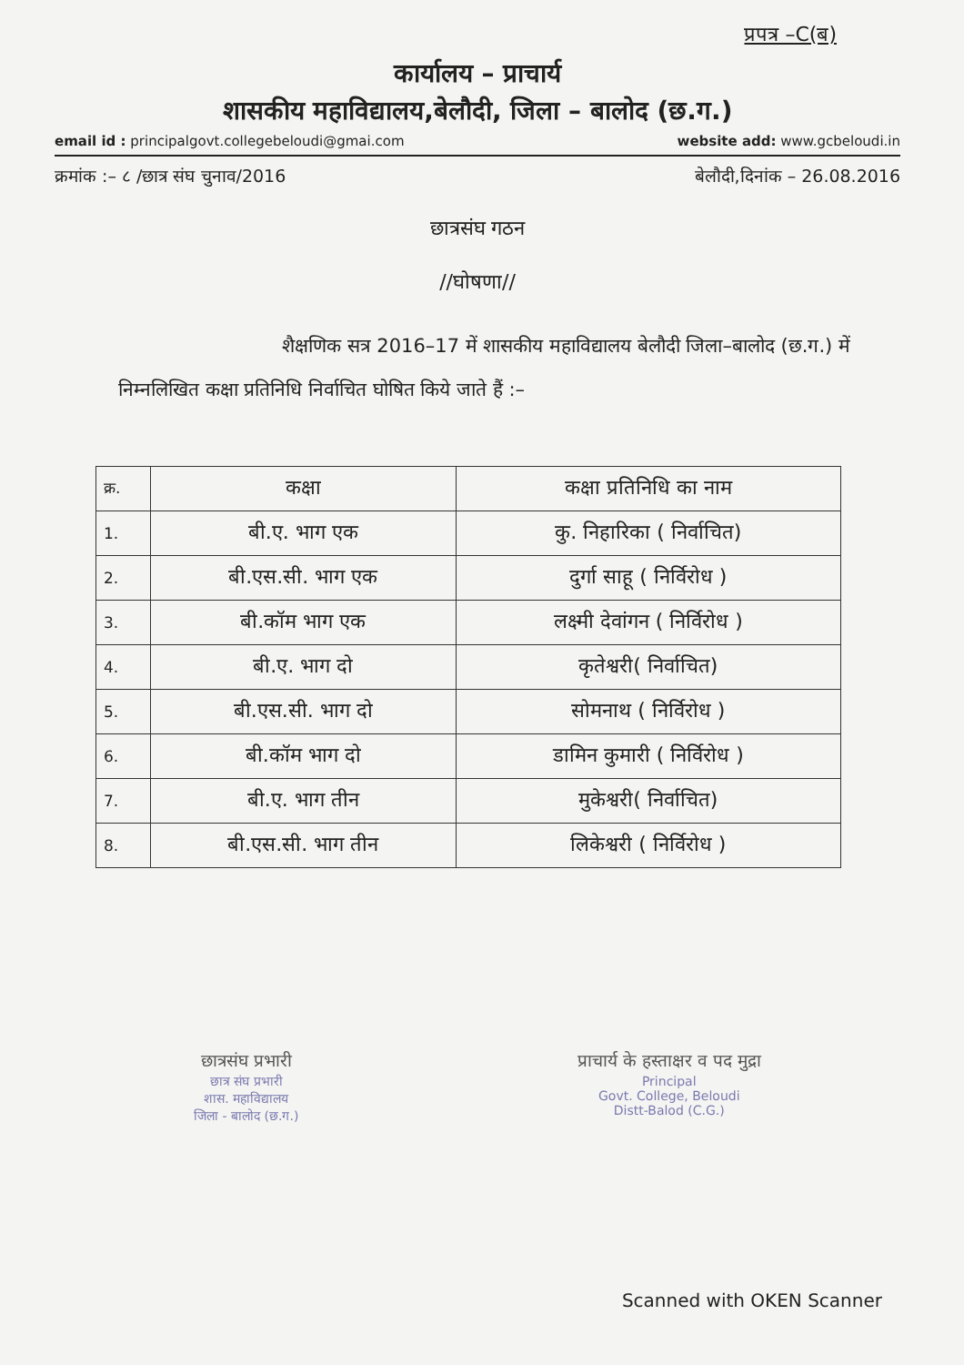प्रपत्र –C(ब)
कार्यालय – प्राचार्य
शासकीय महाविद्यालय,बेलौदी, जिला – बालोद (छ.ग.)
email id : principalgovt.collegebeloudi@gmai.com website add: www.gcbeloudi.in
क्रमांक :– ८ /छात्र संघ चुनाव/2016 बेलौदी,दिनांक – 26.08.2016
छात्रसंघ गठन
//घोषणा//
शैक्षणिक सत्र 2016–17 में शासकीय महाविद्यालय बेलौदी जिला–बालोद (छ.ग.) में निम्नलिखित कक्षा प्रतिनिधि निर्वाचित घोषित किये जाते हैं :–
| क्र. | कक्षा | कक्षा प्रतिनिधि का नाम |
| --- | --- | --- |
| 1. | बी.ए. भाग एक | कु. निहारिका ( निर्वाचित) |
| 2. | बी.एस.सी. भाग एक | दुर्गा साहू ( निर्विरोध ) |
| 3. | बी.कॉम भाग एक | लक्ष्मी देवांगन ( निर्विरोध ) |
| 4. | बी.ए. भाग दो | कृतेश्वरी( निर्वाचित) |
| 5. | बी.एस.सी. भाग दो | सोमनाथ ( निर्विरोध ) |
| 6. | बी.कॉम भाग दो | डामिन कुमारी ( निर्विरोध ) |
| 7. | बी.ए. भाग तीन | मुकेश्वरी( निर्वाचित) |
| 8. | बी.एस.सी. भाग तीन | लिकेश्वरी ( निर्विरोध ) |
छात्रसंघ प्रभारी
छात्र संघ प्रभारी
शास. महाविद्यालय
जिला - बालोद (छ.ग.)
प्राचार्य के हस्ताक्षर व पद मुद्रा
Principal
Govt. College, Beloudi
Distt-Balod (C.G.)
Scanned with OKEN Scanner